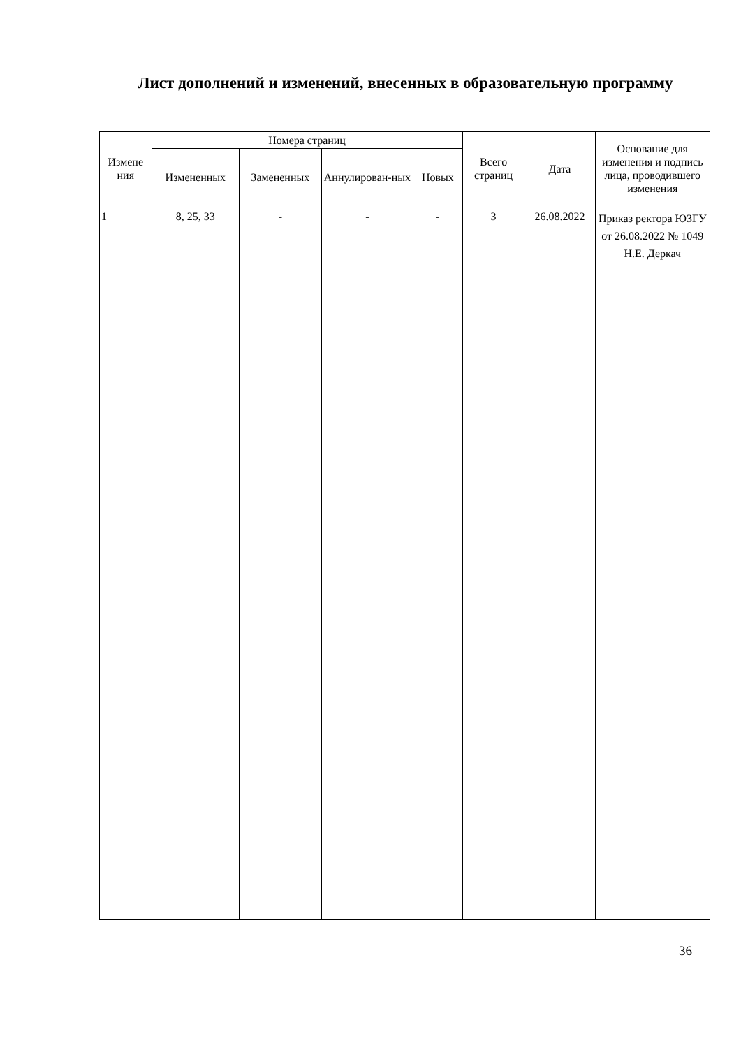Лист дополнений и изменений, внесенных в образовательную программу
| Измене ния | Номера страниц | | | | Всего страниц | Дата | Основание для изменения и подпись лица, проводившего изменения |
| --- | --- | --- | --- | --- | --- | --- | --- |
| | Измененных | Замененных | Аннулирован-ных | Новых | | | |
| 1 | 8, 25, 33 | - | - | - | 3 | 26.08.2022 | Приказ ректора ЮЗГУ от 26.08.2022 № 1049 Н.Е. Деркач |
36